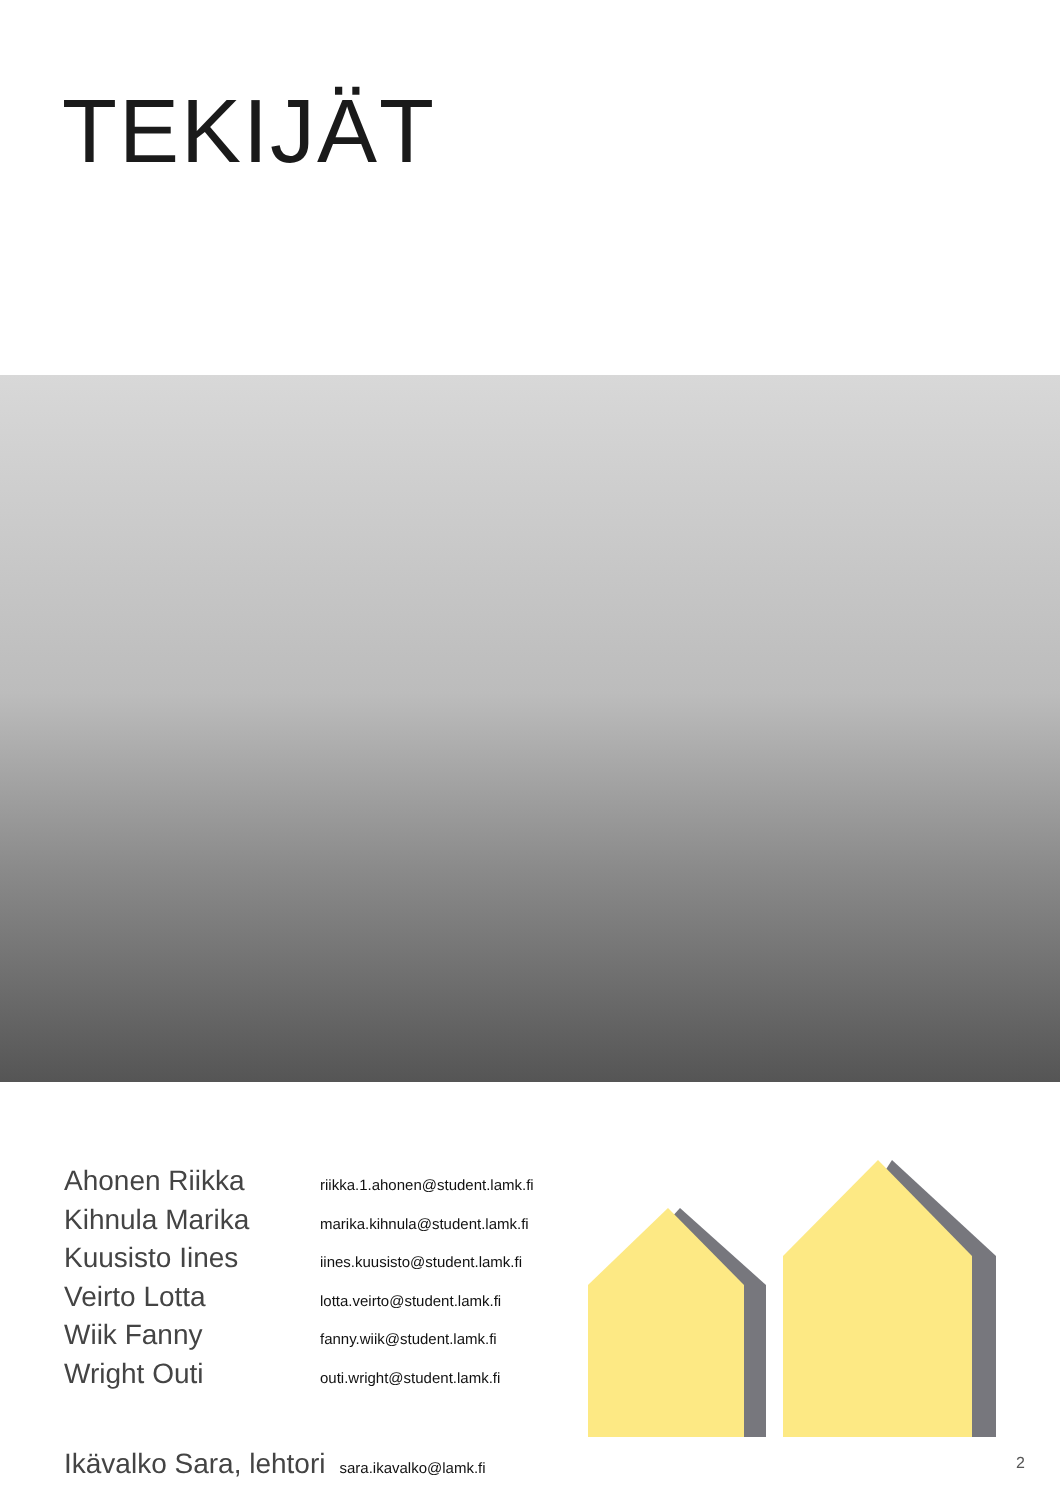TEKIJÄT
Ahonen Riikka riikka.1.ahonen@student.lamk.fi
Kihnula Marika marika.kihnula@student.lamk.fi
Kuusisto Iines iines.kuusisto@student.lamk.fi
Veirto Lotta lotta.veirto@student.lamk.fi
Wiik Fanny fanny.wiik@student.lamk.fi
Wright Outi outi.wright@student.lamk.fi
Ikävalko Sara, lehtori sara.ikavalko@lamk.fi
2